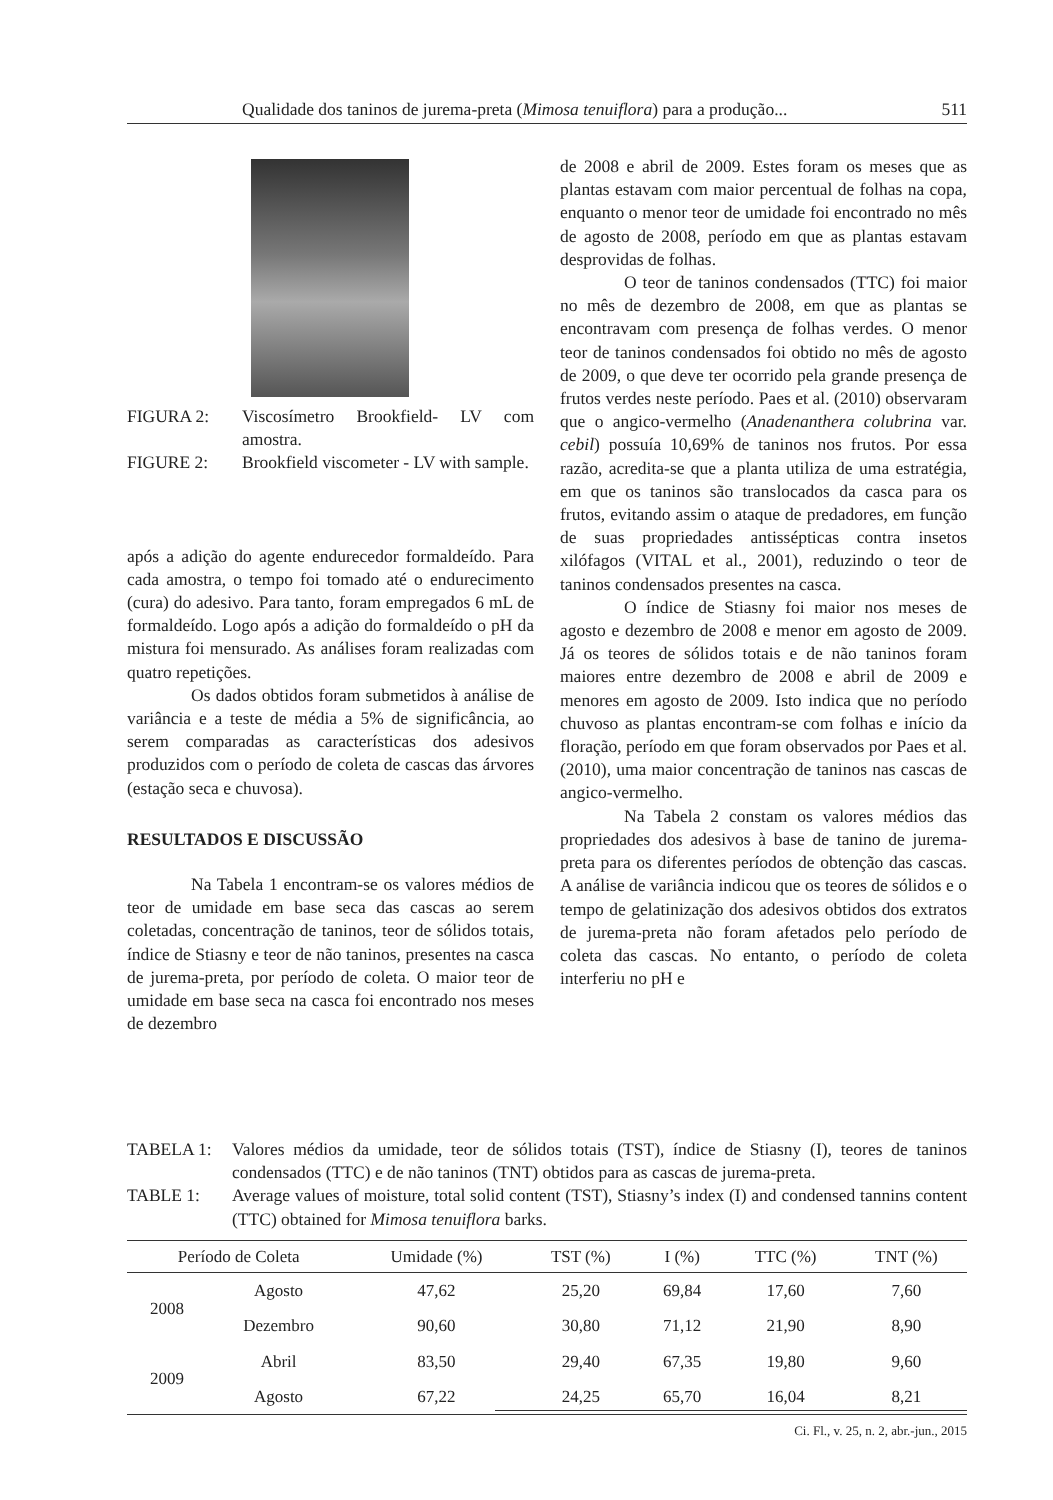Qualidade dos taninos de jurema-preta (Mimosa tenuiflora) para a produção... 511
FIGURA 2: Viscosímetro Brookfield- LV com amostra.
FIGURE 2: Brookfield viscometer - LV with sample.
após a adição do agente endurecedor formaldeído. Para cada amostra, o tempo foi tomado até o endurecimento (cura) do adesivo. Para tanto, foram empregados 6 mL de formaldeído. Logo após a adição do formaldeído o pH da mistura foi mensurado. As análises foram realizadas com quatro repetições.
Os dados obtidos foram submetidos à análise de variância e a teste de média a 5% de significância, ao serem comparadas as características dos adesivos produzidos com o período de coleta de cascas das árvores (estação seca e chuvosa).
RESULTADOS E DISCUSSÃO
Na Tabela 1 encontram-se os valores médios de teor de umidade em base seca das cascas ao serem coletadas, concentração de taninos, teor de sólidos totais, índice de Stiasny e teor de não taninos, presentes na casca de jurema-preta, por período de coleta. O maior teor de umidade em base seca na casca foi encontrado nos meses de dezembro
de 2008 e abril de 2009. Estes foram os meses que as plantas estavam com maior percentual de folhas na copa, enquanto o menor teor de umidade foi encontrado no mês de agosto de 2008, período em que as plantas estavam desprovidas de folhas.
O teor de taninos condensados (TTC) foi maior no mês de dezembro de 2008, em que as plantas se encontravam com presença de folhas verdes. O menor teor de taninos condensados foi obtido no mês de agosto de 2009, o que deve ter ocorrido pela grande presença de frutos verdes neste período. Paes et al. (2010) observaram que o angico-vermelho (Anadenanthera colubrina var. cebil) possuía 10,69% de taninos nos frutos. Por essa razão, acredita-se que a planta utiliza de uma estratégia, em que os taninos são translocados da casca para os frutos, evitando assim o ataque de predadores, em função de suas propriedades antissépticas contra insetos xilófagos (VITAL et al., 2001), reduzindo o teor de taninos condensados presentes na casca.
O índice de Stiasny foi maior nos meses de agosto e dezembro de 2008 e menor em agosto de 2009. Já os teores de sólidos totais e de não taninos foram maiores entre dezembro de 2008 e abril de 2009 e menores em agosto de 2009. Isto indica que no período chuvoso as plantas encontram-se com folhas e início da floração, período em que foram observados por Paes et al. (2010), uma maior concentração de taninos nas cascas de angico-vermelho.
Na Tabela 2 constam os valores médios das propriedades dos adesivos à base de tanino de jurema-preta para os diferentes períodos de obtenção das cascas. A análise de variância indicou que os teores de sólidos e o tempo de gelatinização dos adesivos obtidos dos extratos de jurema-preta não foram afetados pelo período de coleta das cascas. No entanto, o período de coleta interferiu no pH e
TABELA 1: Valores médios da umidade, teor de sólidos totais (TST), índice de Stiasny (I), teores de taninos condensados (TTC) e de não taninos (TNT) obtidos para as cascas de jurema-preta.
TABLE 1: Average values of moisture, total solid content (TST), Stiasny’s index (I) and condensed tannins content (TTC) obtained for Mimosa tenuiflora barks.
| Período de Coleta | | Umidade (%) | TST (%) | I (%) | TTC (%) | TNT (%) |
| --- | --- | --- | --- | --- | --- | --- |
| 2008 | Agosto | 47,62 | 25,20 | 69,84 | 17,60 | 7,60 |
| | Dezembro | 90,60 | 30,80 | 71,12 | 21,90 | 8,90 |
| 2009 | Abril | 83,50 | 29,40 | 67,35 | 19,80 | 9,60 |
| | Agosto | 67,22 | 24,25 | 65,70 | 16,04 | 8,21 |
Ci. Fl., v. 25, n. 2, abr.-jun., 2015